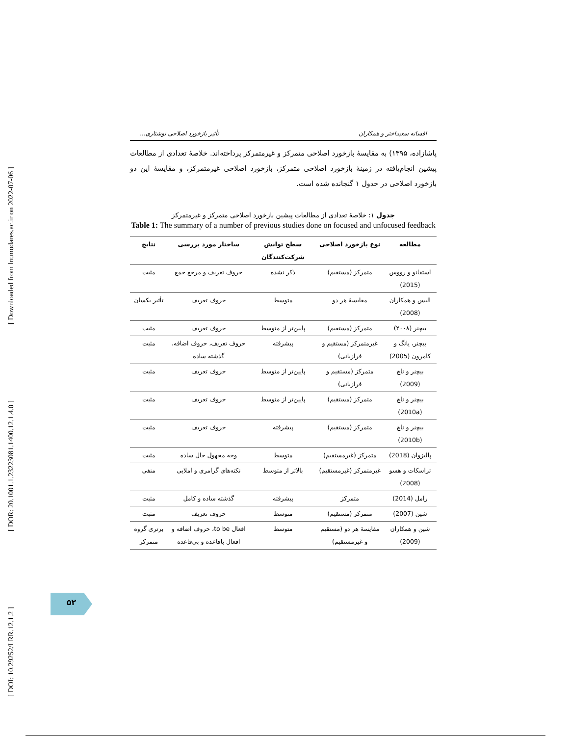[ Downloaded from lrr.modares.ac.ir on 2022-07-06 ]
[ DOR: 20.1001.1.23223081.1400.12.1.4.0 ]
[ DOI: 10.29252/LRR.12.1.2 ]
افسانه سعیداختر و همکاران تأثیر بازخورد اصلاحی نوشتاری...
پاشازاده، ۱۳۹۵) به مقایسهٔ بازخورد اصلاحی متمرکز و غیرمتمرکز پرداخته‌اند. خلاصهٔ تعدادی از مطالعات پیشین انجام‌یافته در زمینهٔ بازخورد اصلاحی متمرکز، بازخورد اصلاحی غیرمتمرکز، و مقایسهٔ این دو بازخورد اصلاحی در جدول ۱ گنجانده شده است.
جدول ۱: خلاصهٔ تعدادی از مطالعات پیشین بازخورد اصلاحی متمرکز و غیرمتمرکز
Table 1: The summary of a number of previous studies done on focused and unfocused feedback
| مطالعه | نوع بازخورد اصلاحی | سطح توانش شرکت‌کنندگان | ساختار مورد بررسی | نتایج |
| --- | --- | --- | --- | --- |
| استفانو و رووس (2015) | متمرکز (مستقیم) | ذکر نشده | حروف تعریف و مرجع جمع | مثبت |
| الیس و همکاران (2008) | مقایسهٔ هر دو | متوسط | حروف تعریف | تأثیر یکسان |
| بیچنر (۲۰۰۸) | متمرکز (مستقیم) | پایین‌تر از متوسط | حروف تعریف | مثبت |
| بیچنر، یانگ و کامرون (2005) | غیرمتمرکز (مستقیم و فرازبانی) | پیشرفته | حروف تعریف، حروف اضافه، گذشته ساده | مثبت |
| بیچنر و ناچ (2009) | متمرکز (مستقیم و فرازبانی) | پایین‌تر از متوسط | حروف تعریف | مثبت |
| بیچنر و ناچ (2010a) | متمرکز (مستقیم) | پایین‌تر از متوسط | حروف تعریف | مثبت |
| بیچنر و ناچ (2010b) | متمرکز (مستقیم) | پیشرفته | حروف تعریف | مثبت |
| پالیزوان (2018) | متمرکز (غیرمستقیم) | متوسط | وجه مجهول حال ساده | مثبت |
| تراسکات و هسو (2008) | غیرمتمرکز (غیرمستقیم) | بالاتر از متوسط | نکته‌های گرامری و املایی | منفی |
| رامل (2014) | متمرکز | پیشرفته | گذشته ساده و کامل | مثبت |
| شین (2007) | متمرکز (مستقیم) | متوسط | حروف تعریف | مثبت |
| شین و همکاران (2009) | مقایسهٔ هر دو (مستقیم و غیرمستقیم) | متوسط | افعال to be، حروف اضافه و افعال باقاعده و بی‌قاعده | برتری گروه متمرکز |
۵۲